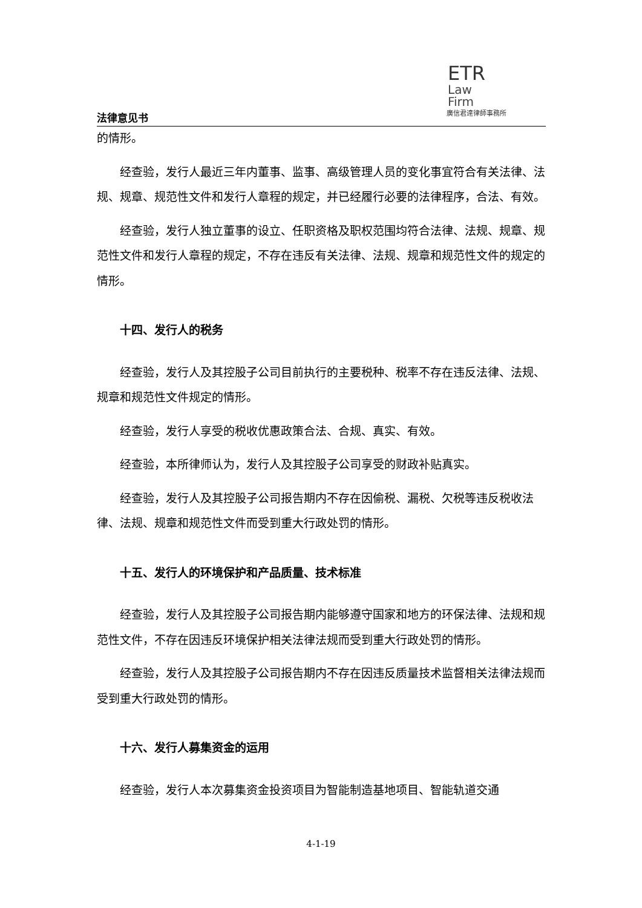ETR
Law
Firm
廣信君達律師事務所
法律意见书
的情形。
经查验，发行人最近三年内董事、监事、高级管理人员的变化事宜符合有关法律、法规、规章、规范性文件和发行人章程的规定，并已经履行必要的法律程序，合法、有效。
经查验，发行人独立董事的设立、任职资格及职权范围均符合法律、法规、规章、规范性文件和发行人章程的规定，不存在违反有关法律、法规、规章和规范性文件的规定的情形。
十四、发行人的税务
经查验，发行人及其控股子公司目前执行的主要税种、税率不存在违反法律、法规、规章和规范性文件规定的情形。
经查验，发行人享受的税收优惠政策合法、合规、真实、有效。
经查验，本所律师认为，发行人及其控股子公司享受的财政补贴真实。
经查验，发行人及其控股子公司报告期内不存在因偷税、漏税、欠税等违反税收法律、法规、规章和规范性文件而受到重大行政处罚的情形。
十五、发行人的环境保护和产品质量、技术标准
经查验，发行人及其控股子公司报告期内能够遵守国家和地方的环保法律、法规和规范性文件，不存在因违反环境保护相关法律法规而受到重大行政处罚的情形。
经查验，发行人及其控股子公司报告期内不存在因违反质量技术监督相关法律法规而受到重大行政处罚的情形。
十六、发行人募集资金的运用
经查验，发行人本次募集资金投资项目为智能制造基地项目、智能轨道交通
4-1-19